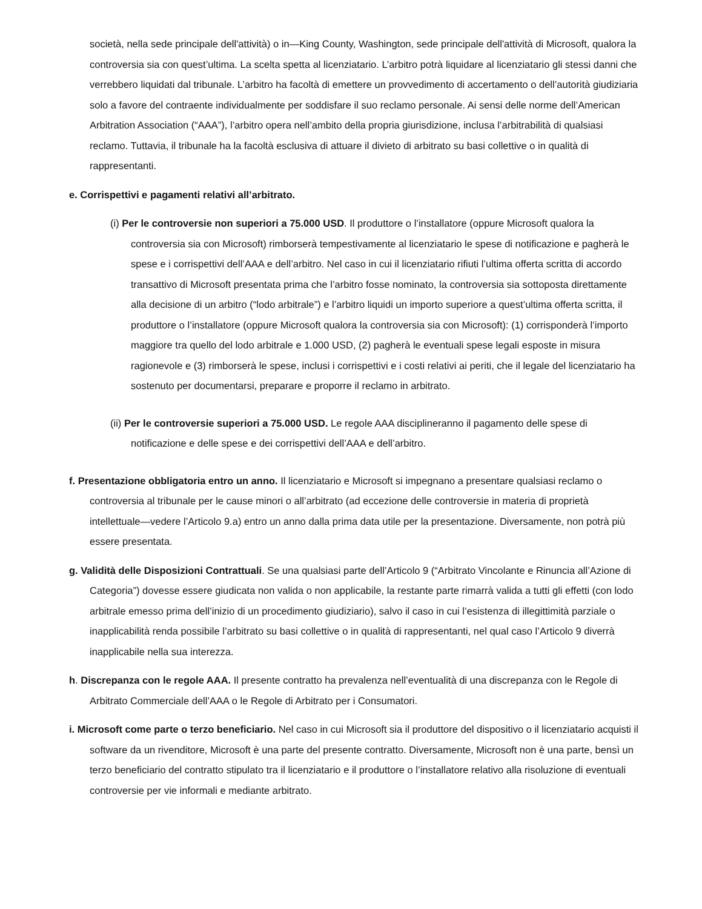società, nella sede principale dell'attività) o in—King County, Washington, sede principale dell'attività di Microsoft, qualora la controversia sia con quest’ultima. La scelta spetta al licenziatario. L’arbitro potrà liquidare al licenziatario gli stessi danni che verrebbero liquidati dal tribunale. L’arbitro ha facoltà di emettere un provvedimento di accertamento o dell’autorità giudiziaria solo a favore del contraente individualmente per soddisfare il suo reclamo personale. Ai sensi delle norme dell’American Arbitration Association (“AAA”), l’arbitro opera nell’ambito della propria giurisdizione, inclusa l’arbitrabilità di qualsiasi reclamo. Tuttavia, il tribunale ha la facoltà esclusiva di attuare il divieto di arbitrato su basi collettive o in qualità di rappresentanti.
e. Corrispettivi e pagamenti relativi all’arbitrato.
(i) Per le controversie non superiori a 75.000 USD. Il produttore o l’installatore (oppure Microsoft qualora la controversia sia con Microsoft) rimborserà tempestivamente al licenziatario le spese di notificazione e pagherà le spese e i corrispettivi dell’AAA e dell’arbitro. Nel caso in cui il licenziatario rifiuti l’ultima offerta scritta di accordo transattivo di Microsoft presentata prima che l’arbitro fosse nominato, la controversia sia sottoposta direttamente alla decisione di un arbitro (“lodo arbitrale”) e l’arbitro liquidi un importo superiore a quest’ultima offerta scritta, il produttore o l’installatore (oppure Microsoft qualora la controversia sia con Microsoft): (1) corrisponderà l’importo maggiore tra quello del lodo arbitrale e 1.000 USD, (2) pagherà le eventuali spese legali esposte in misura ragionevole e (3) rimborserà le spese, inclusi i corrispettivi e i costi relativi ai periti, che il legale del licenziatario ha sostenuto per documentarsi, preparare e proporre il reclamo in arbitrato.
(ii) Per le controversie superiori a 75.000 USD. Le regole AAA disciplineranno il pagamento delle spese di notificazione e delle spese e dei corrispettivi dell’AAA e dell’arbitro.
f. Presentazione obbligatoria entro un anno. Il licenziatario e Microsoft si impegnano a presentare qualsiasi reclamo o controversia al tribunale per le cause minori o all’arbitrato (ad eccezione delle controversie in materia di proprietà intellettuale—vedere l’Articolo 9.a) entro un anno dalla prima data utile per la presentazione. Diversamente, non potrà più essere presentata.
g. Validità delle Disposizioni Contrattuali. Se una qualsiasi parte dell’Articolo 9 (“Arbitrato Vincolante e Rinuncia all’Azione di Categoria”) dovesse essere giudicata non valida o non applicabile, la restante parte rimarrà valida a tutti gli effetti (con lodo arbitrale emesso prima dell’inizio di un procedimento giudiziario), salvo il caso in cui l’esistenza di illegittimità parziale o inapplicabilità renda possibile l’arbitrato su basi collettive o in qualità di rappresentanti, nel qual caso l’Articolo 9 diverrà inapplicabile nella sua interezza.
h. Discrepanza con le regole AAA. Il presente contratto ha prevalenza nell’eventualità di una discrepanza con le Regole di Arbitrato Commerciale dell’AAA o le Regole di Arbitrato per i Consumatori.
i. Microsoft come parte o terzo beneficiario. Nel caso in cui Microsoft sia il produttore del dispositivo o il licenziatario acquisti il software da un rivenditore, Microsoft è una parte del presente contratto. Diversamente, Microsoft non è una parte, bensì un terzo beneficiario del contratto stipulato tra il licenziatario e il produttore o l’installatore relativo alla risoluzione di eventuali controversie per vie informali e mediante arbitrato.